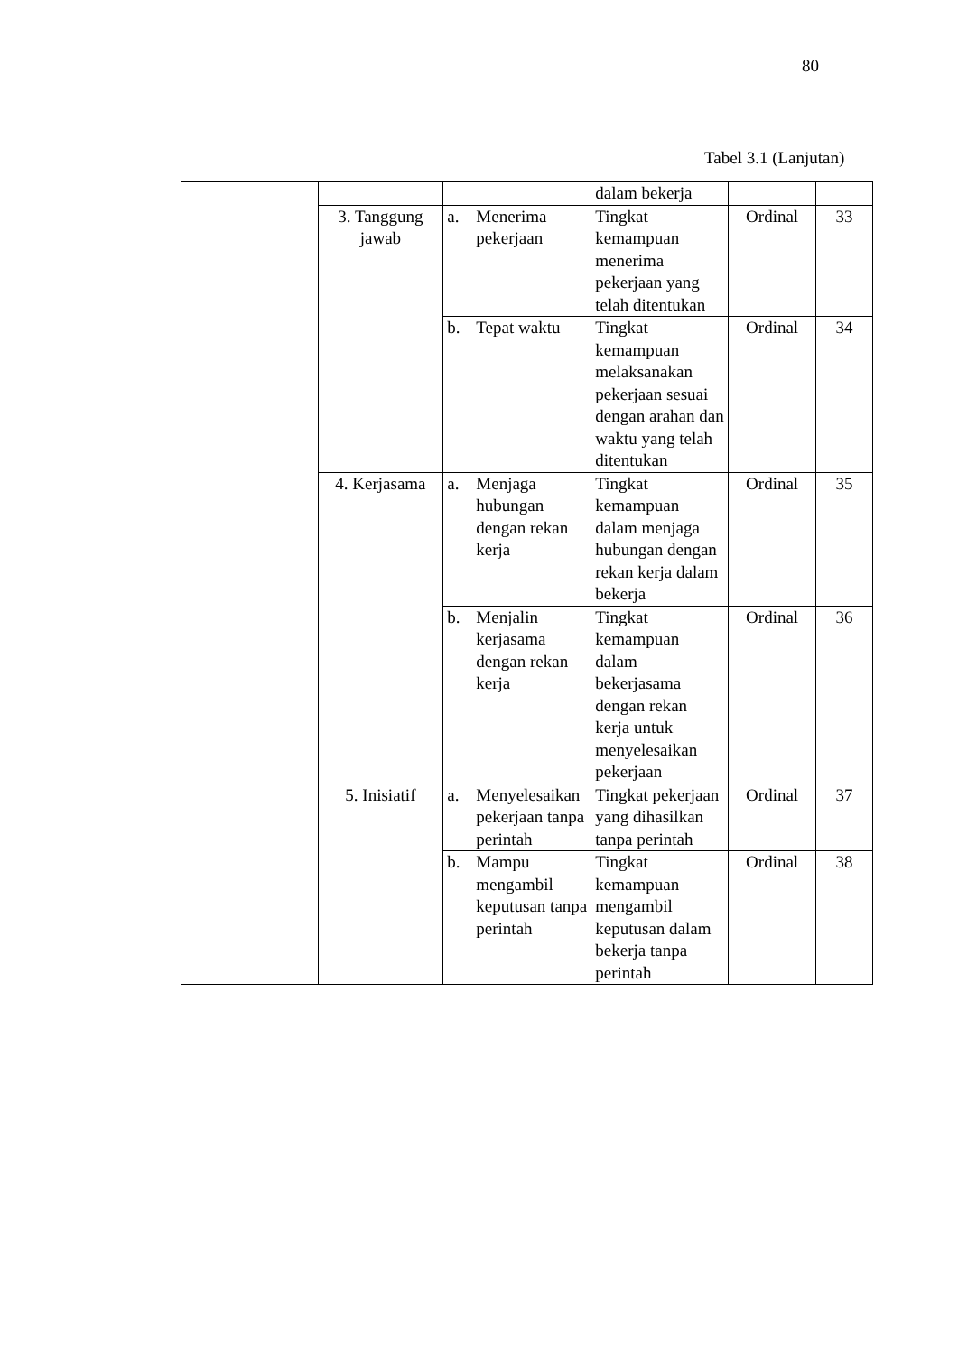80
Tabel 3.1 (Lanjutan)
| | | | dalam bekerja | | |
| | 3. Tanggung jawab | a. Menerima pekerjaan | Tingkat kemampuan menerima pekerjaan yang telah ditentukan | Ordinal | 33 |
| | | b. Tepat waktu | Tingkat kemampuan melaksanakan pekerjaan sesuai dengan arahan dan waktu yang telah ditentukan | Ordinal | 34 |
| | 4. Kerjasama | a. Menjaga hubungan dengan rekan kerja | Tingkat kemampuan dalam menjaga hubungan dengan rekan kerja dalam bekerja | Ordinal | 35 |
| | | b. Menjalin kerjasama dengan rekan kerja | Tingkat kemampuan dalam bekerjasama dengan rekan kerja untuk menyelesaikan pekerjaan | Ordinal | 36 |
| | 5. Inisiatif | a. Menyelesaikan pekerjaan tanpa perintah | Tingkat pekerjaan yang dihasilkan tanpa perintah | Ordinal | 37 |
| | | b. Mampu mengambil keputusan tanpa perintah | Tingkat kemampuan mengambil keputusan dalam bekerja tanpa perintah | Ordinal | 38 |